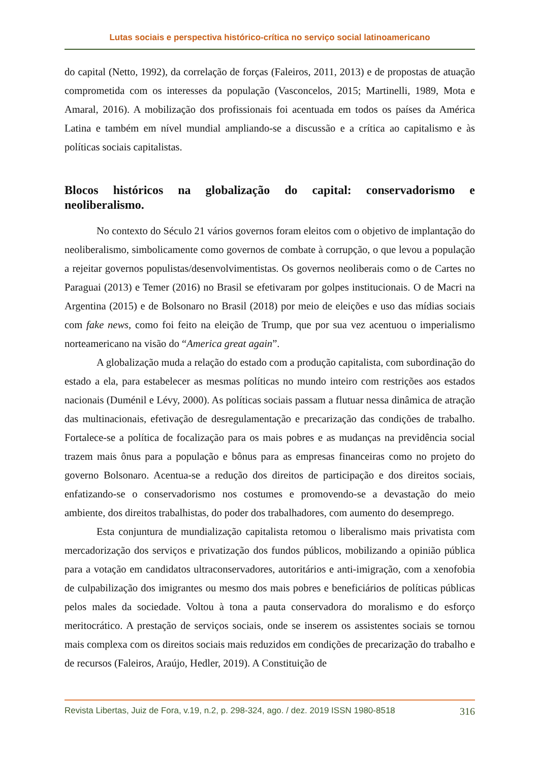Lutas sociais e perspectiva histórico-crítica no serviço social latinoamericano
do capital (Netto, 1992), da correlação de forças (Faleiros, 2011, 2013) e de propostas de atuação comprometida com os interesses da população (Vasconcelos, 2015; Martinelli, 1989, Mota e Amaral, 2016). A mobilização dos profissionais foi acentuada em todos os países da América Latina e também em nível mundial ampliando-se a discussão e a crítica ao capitalismo e às políticas sociais capitalistas.
Blocos históricos na globalização do capital: conservadorismo e neoliberalismo.
No contexto do Século 21 vários governos foram eleitos com o objetivo de implantação do neoliberalismo, simbolicamente como governos de combate à corrupção, o que levou a população a rejeitar governos populistas/desenvolvimentistas. Os governos neoliberais como o de Cartes no Paraguai (2013) e Temer (2016) no Brasil se efetivaram por golpes institucionais. O de Macri na Argentina (2015) e de Bolsonaro no Brasil (2018) por meio de eleições e uso das mídias sociais com fake news, como foi feito na eleição de Trump, que por sua vez acentuou o imperialismo norteamericano na visão do “America great again”.
A globalização muda a relação do estado com a produção capitalista, com subordinação do estado a ela, para estabelecer as mesmas políticas no mundo inteiro com restrições aos estados nacionais (Duménil e Lévy, 2000). As políticas sociais passam a flutuar nessa dinâmica de atração das multinacionais, efetivação de desregulamentação e precarização das condições de trabalho. Fortalece-se a política de focalização para os mais pobres e as mudanças na previdência social trazem mais ônus para a população e bônus para as empresas financeiras como no projeto do governo Bolsonaro. Acentua-se a redução dos direitos de participação e dos direitos sociais, enfatizando-se o conservadorismo nos costumes e promovendo-se a devastação do meio ambiente, dos direitos trabalhistas, do poder dos trabalhadores, com aumento do desemprego.
Esta conjuntura de mundialização capitalista retomou o liberalismo mais privatista com mercadorização dos serviços e privatização dos fundos públicos, mobilizando a opinião pública para a votação em candidatos ultraconservadores, autoritários e anti-imigração, com a xenofobia de culpabilização dos imigrantes ou mesmo dos mais pobres e beneficiários de políticas públicas pelos males da sociedade. Voltou à tona a pauta conservadora do moralismo e do esforço meritocrático. A prestação de serviços sociais, onde se inserem os assistentes sociais se tornou mais complexa com os direitos sociais mais reduzidos em condições de precarização do trabalho e de recursos (Faleiros, Araújo, Hedler, 2019). A Constituição de
Revista Libertas, Juiz de Fora, v.19, n.2, p. 298-324, ago. / dez. 2019 ISSN 1980-8518 316